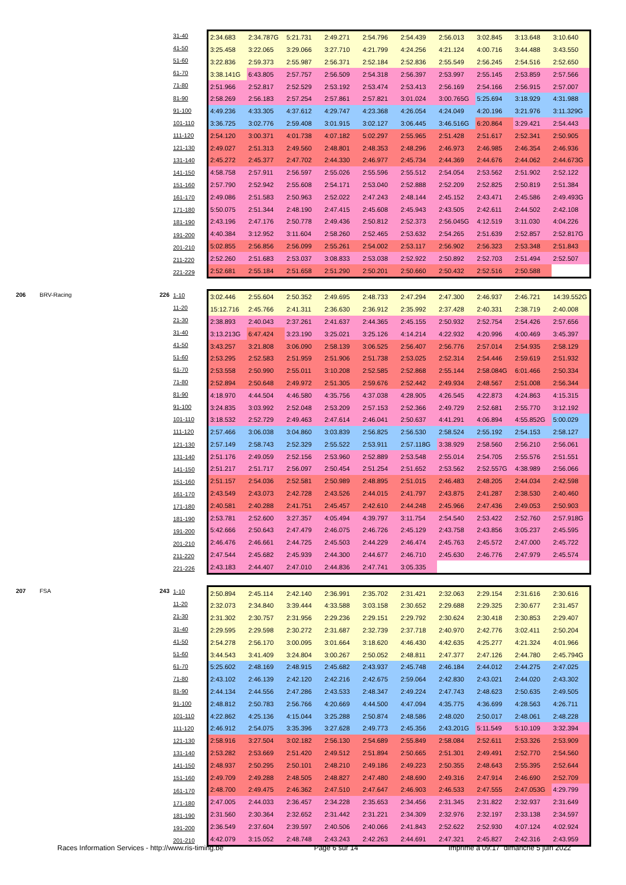| 31-40 |
| 41-50 |
| 51-60 |
| 61-70 |
| 71-80 |
| 81-90 |
| 91-100 |
| 101-110 |
| 111-120 |
| 121-130 |
| 131-140 |
| 141-150 |
| 151-160 |
| 161-170 |
| 171-180 |
| 181-190 |
| 191-200 |
| 201-210 |
| 211-220 |
| 221-229 |
| 2:34.683 | 2:34.787G | 5:21.731 | 2:49.271 | 2:54.796 | 2:54.439 | 2:56.013 | 3:02.845 | 3:13.648 | 3:10.640 |
| 3:25.458 | 3:22.065 | 3:29.066 | 3:27.710 | 4:21.799 | 4:24.256 | 4:21.124 | 4:00.716 | 3:44.488 | 3:43.550 |
| 3:22.836 | 2:59.373 | 2:55.987 | 2:56.371 | 2:52.184 | 2:52.836 | 2:55.549 | 2:56.245 | 2:54.516 | 2:52.650 |
| 3:38.141G | 6:43.805 | 2:57.757 | 2:56.509 | 2:54.318 | 2:56.397 | 2:53.997 | 2:55.145 | 2:53.859 | 2:57.566 |
| 2:51.966 | 2:52.817 | 2:52.529 | 2:53.192 | 2:53.474 | 2:53.413 | 2:56.169 | 2:54.166 | 2:56.915 | 2:57.007 |
| 2:58.269 | 2:56.183 | 2:57.254 | 2:57.861 | 2:57.821 | 3:01.024 | 3:00.765G | 5:25.694 | 3:18.929 | 4:31.988 |
| 4:49.236 | 4:33.305 | 4:37.612 | 4:29.747 | 4:23.368 | 4:26.054 | 4:24.049 | 4:20.196 | 3:21.976 | 3:11.329G |
| 3:36.725 | 3:02.776 | 2:59.408 | 3:01.915 | 3:02.127 | 3:06.445 | 3:46.516G | 6:20.864 | 3:29.421 | 2:54.443 |
| 2:54.120 | 3:00.371 | 4:01.738 | 4:07.182 | 5:02.297 | 2:55.965 | 2:51.428 | 2:51.617 | 2:52.341 | 2:50.905 |
| 2:49.027 | 2:51.313 | 2:49.560 | 2:48.801 | 2:48.353 | 2:48.296 | 2:46.973 | 2:46.985 | 2:46.354 | 2:46.936 |
| 2:45.272 | 2:45.377 | 2:47.702 | 2:44.330 | 2:46.977 | 2:45.734 | 2:44.369 | 2:44.676 | 2:44.062 | 2:44.673G |
| 4:58.758 | 2:57.911 | 2:56.597 | 2:55.026 | 2:55.596 | 2:55.512 | 2:54.054 | 2:53.562 | 2:51.902 | 2:52.122 |
| 2:57.790 | 2:52.942 | 2:55.608 | 2:54.171 | 2:53.040 | 2:52.888 | 2:52.209 | 2:52.825 | 2:50.819 | 2:51.384 |
| 2:49.086 | 2:51.583 | 2:50.963 | 2:52.022 | 2:47.243 | 2:48.144 | 2:45.152 | 2:43.471 | 2:45.586 | 2:49.493G |
| 5:50.075 | 2:51.344 | 2:48.190 | 2:47.415 | 2:45.608 | 2:45.943 | 2:43.505 | 2:42.611 | 2:44.502 | 2:42.108 |
| 2:43.196 | 2:47.176 | 2:50.778 | 2:49.436 | 2:50.812 | 2:52.373 | 2:56.045G | 4:12.519 | 3:11.030 | 4:04.226 |
| 4:40.384 | 3:12.952 | 3:11.604 | 2:58.260 | 2:52.465 | 2:53.632 | 2:54.265 | 2:51.639 | 2:52.857 | 2:52.817G |
| 5:02.855 | 2:56.856 | 2:56.099 | 2:55.261 | 2:54.002 | 2:53.117 | 2:56.902 | 2:56.323 | 2:53.348 | 2:51.843 |
| 2:52.260 | 2:51.683 | 2:53.037 | 3:08.833 | 2:53.038 | 2:52.922 | 2:50.892 | 2:52.703 | 2:51.494 | 2:52.507 |
| 2:52.681 | 2:55.184 | 2:51.658 | 2:51.290 | 2:50.201 | 2:50.660 | 2:50.432 | 2:52.516 | 2:50.588 | |
206 BRV-Racing 226
| 1-10 |
| 11-20 |
| 21-30 |
| 31-40 |
| 41-50 |
| 51-60 |
| 61-70 |
| 71-80 |
| 81-90 |
| 91-100 |
| 101-110 |
| 111-120 |
| 121-130 |
| 131-140 |
| 141-150 |
| 151-160 |
| 161-170 |
| 171-180 |
| 181-190 |
| 191-200 |
| 201-210 |
| 211-220 |
| 221-226 |
| 3:02.446 | 2:55.604 | 2:50.352 | 2:49.695 | 2:48.733 | 2:47.294 | 2:47.300 | 2:46.937 | 2:46.721 | 14:39.552G |
| 15:12.716 | 2:45.766 | 2:41.311 | 2:36.630 | 2:36.912 | 2:35.992 | 2:37.428 | 2:40.331 | 2:38.719 | 2:40.008 |
| 2:38.893 | 2:40.043 | 2:37.261 | 2:41.637 | 2:44.365 | 2:45.155 | 2:50.932 | 2:52.754 | 2:54.426 | 2:57.656 |
| 3:13.213G | 6:47.424 | 3:23.190 | 3:25.021 | 3:25.126 | 4:14.214 | 4:22.932 | 4:20.996 | 4:00.469 | 3:45.397 |
| 3:43.257 | 3:21.808 | 3:06.090 | 2:58.139 | 3:06.525 | 2:56.407 | 2:56.776 | 2:57.014 | 2:54.935 | 2:58.129 |
| 2:53.295 | 2:52.583 | 2:51.959 | 2:51.906 | 2:51.738 | 2:53.025 | 2:52.314 | 2:54.446 | 2:59.619 | 2:51.932 |
| 2:53.558 | 2:50.990 | 2:55.011 | 3:10.208 | 2:52.585 | 2:52.868 | 2:55.144 | 2:58.084G | 6:01.466 | 2:50.334 |
| 2:52.894 | 2:50.648 | 2:49.972 | 2:51.305 | 2:59.676 | 2:52.442 | 2:49.934 | 2:48.567 | 2:51.008 | 2:56.344 |
| 4:18.970 | 4:44.504 | 4:46.580 | 4:35.756 | 4:37.038 | 4:28.905 | 4:26.545 | 4:22.873 | 4:24.863 | 4:15.315 |
| 3:24.835 | 3:03.992 | 2:52.048 | 2:53.209 | 2:57.153 | 2:52.366 | 2:49.729 | 2:52.681 | 2:55.770 | 3:12.192 |
| 3:18.532 | 2:52.729 | 2:49.463 | 2:47.614 | 2:46.041 | 2:50.637 | 4:41.291 | 4:06.894 | 4:55.852G | 5:00.029 |
| 2:57.466 | 3:06.038 | 3:04.860 | 3:03.839 | 2:56.825 | 2:56.530 | 2:58.524 | 2:55.192 | 2:54.153 | 2:58.127 |
| 2:57.149 | 2:58.743 | 2:52.329 | 2:55.522 | 2:53.911 | 2:57.118G | 3:38.929 | 2:58.560 | 2:56.210 | 2:56.061 |
| 2:51.176 | 2:49.059 | 2:52.156 | 2:53.960 | 2:52.889 | 2:53.548 | 2:55.014 | 2:54.705 | 2:55.576 | 2:51.551 |
| 2:51.217 | 2:51.717 | 2:56.097 | 2:50.454 | 2:51.254 | 2:51.652 | 2:53.562 | 2:52.557G | 4:38.989 | 2:56.066 |
| 2:51.157 | 2:54.036 | 2:52.581 | 2:50.989 | 2:48.895 | 2:51.015 | 2:46.483 | 2:48.205 | 2:44.034 | 2:42.598 |
| 2:43.549 | 2:43.073 | 2:42.728 | 2:43.526 | 2:44.015 | 2:41.797 | 2:43.875 | 2:41.287 | 2:38.530 | 2:40.460 |
| 2:40.581 | 2:40.288 | 2:41.751 | 2:45.457 | 2:42.610 | 2:44.248 | 2:45.966 | 2:47.436 | 2:49.053 | 2:50.903 |
| 2:53.781 | 2:52.600 | 3:27.357 | 4:05.494 | 4:39.797 | 3:11.754 | 2:54.540 | 2:53.422 | 2:52.760 | 2:57.918G |
| 5:42.666 | 2:50.643 | 2:47.479 | 2:46.075 | 2:46.726 | 2:45.129 | 2:43.758 | 2:43.856 | 3:05.237 | 2:45.595 |
| 2:46.476 | 2:46.661 | 2:44.725 | 2:45.503 | 2:44.229 | 2:46.474 | 2:45.763 | 2:45.572 | 2:47.000 | 2:45.722 |
| 2:47.544 | 2:45.682 | 2:45.939 | 2:44.300 | 2:44.677 | 2:46.710 | 2:45.630 | 2:46.776 | 2:47.979 | 2:45.574 |
| 2:43.183 | 2:44.407 | 2:47.010 | 2:44.836 | 2:47.741 | 3:05.335 | | | | |
207 FSA 243
| 1-10 |
| 11-20 |
| 21-30 |
| 31-40 |
| 41-50 |
| 51-60 |
| 61-70 |
| 71-80 |
| 81-90 |
| 91-100 |
| 101-110 |
| 111-120 |
| 121-130 |
| 131-140 |
| 141-150 |
| 151-160 |
| 161-170 |
| 171-180 |
| 181-190 |
| 191-200 |
| 201-210 |
| 2:50.894 | 2:45.114 | 2:42.140 | 2:36.991 | 2:35.702 | 2:31.421 | 2:32.063 | 2:29.154 | 2:31.616 | 2:30.616 |
| 2:32.073 | 2:34.840 | 3:39.444 | 4:33.588 | 3:03.158 | 2:30.652 | 2:29.688 | 2:29.325 | 2:30.677 | 2:31.457 |
| 2:31.302 | 2:30.757 | 2:31.956 | 2:29.236 | 2:29.151 | 2:29.792 | 2:30.624 | 2:30.418 | 2:30.853 | 2:29.407 |
| 2:29.595 | 2:29.598 | 2:30.272 | 2:31.687 | 2:32.739 | 2:37.718 | 2:40.970 | 2:42.776 | 3:02.411 | 2:50.204 |
| 2:54.278 | 2:56.170 | 3:00.095 | 3:01.664 | 3:18.620 | 4:46.430 | 4:42.635 | 4:25.277 | 4:21.324 | 4:01.966 |
| 3:44.543 | 3:41.409 | 3:24.804 | 3:00.267 | 2:50.052 | 2:48.811 | 2:47.377 | 2:47.126 | 2:44.780 | 2:45.794G |
| 5:25.602 | 2:48.169 | 2:48.915 | 2:45.682 | 2:43.937 | 2:45.748 | 2:46.184 | 2:44.012 | 2:44.275 | 2:47.025 |
| 2:43.102 | 2:46.139 | 2:42.120 | 2:42.216 | 2:42.675 | 2:59.064 | 2:42.830 | 2:43.021 | 2:44.020 | 2:43.302 |
| 2:44.134 | 2:44.556 | 2:47.286 | 2:43.533 | 2:48.347 | 2:49.224 | 2:47.743 | 2:48.623 | 2:50.635 | 2:49.505 |
| 2:48.812 | 2:50.783 | 2:56.766 | 4:20.669 | 4:44.500 | 4:47.094 | 4:35.775 | 4:36.699 | 4:28.563 | 4:26.711 |
| 4:22.862 | 4:25.136 | 4:15.044 | 3:25.288 | 2:50.874 | 2:48.586 | 2:48.020 | 2:50.017 | 2:48.061 | 2:48.228 |
| 2:46.912 | 2:54.075 | 3:35.396 | 3:27.628 | 2:49.773 | 2:45.356 | 2:43.201G | 5:11.549 | 5:10.109 | 3:32.394 |
| 2:58.916 | 3:27.504 | 3:02.182 | 2:56.130 | 2:54.689 | 2:55.849 | 2:58.084 | 2:52.611 | 2:53.326 | 2:53.909 |
| 2:53.282 | 2:53.669 | 2:51.420 | 2:49.512 | 2:51.894 | 2:50.665 | 2:51.301 | 2:49.491 | 2:52.770 | 2:54.560 |
| 2:48.937 | 2:50.295 | 2:50.101 | 2:48.210 | 2:49.186 | 2:49.223 | 2:50.355 | 2:48.643 | 2:55.395 | 2:52.644 |
| 2:49.709 | 2:49.288 | 2:48.505 | 2:48.827 | 2:47.480 | 2:48.690 | 2:49.316 | 2:47.914 | 2:46.690 | 2:52.709 |
| 2:48.700 | 2:49.475 | 2:46.362 | 2:47.510 | 2:47.647 | 2:46.903 | 2:46.533 | 2:47.555 | 2:47.053G | 4:29.799 |
| 2:47.005 | 2:44.033 | 2:36.457 | 2:34.228 | 2:35.653 | 2:34.456 | 2:31.345 | 2:31.822 | 2:32.937 | 2:31.649 |
| 2:31.560 | 2:30.364 | 2:32.652 | 2:31.442 | 2:31.221 | 2:34.309 | 2:32.976 | 2:32.197 | 2:33.138 | 2:34.597 |
| 2:36.549 | 2:37.604 | 2:39.597 | 2:40.506 | 2:40.066 | 2:41.843 | 2:52.622 | 2:52.930 | 4:07.124 | 4:02.924 |
| 4:42.079 | 3:15.052 | 2:48.748 | 2:43.243 | 2:42.263 | 2:44.691 | 2:47.321 | 2:45.827 | 2:42.316 | 2:43.959 |
Races Information Services - http://www.ris-timing.be Page 6 sur 14 Imprimé à 09:17 dimanche 5 juin 2022